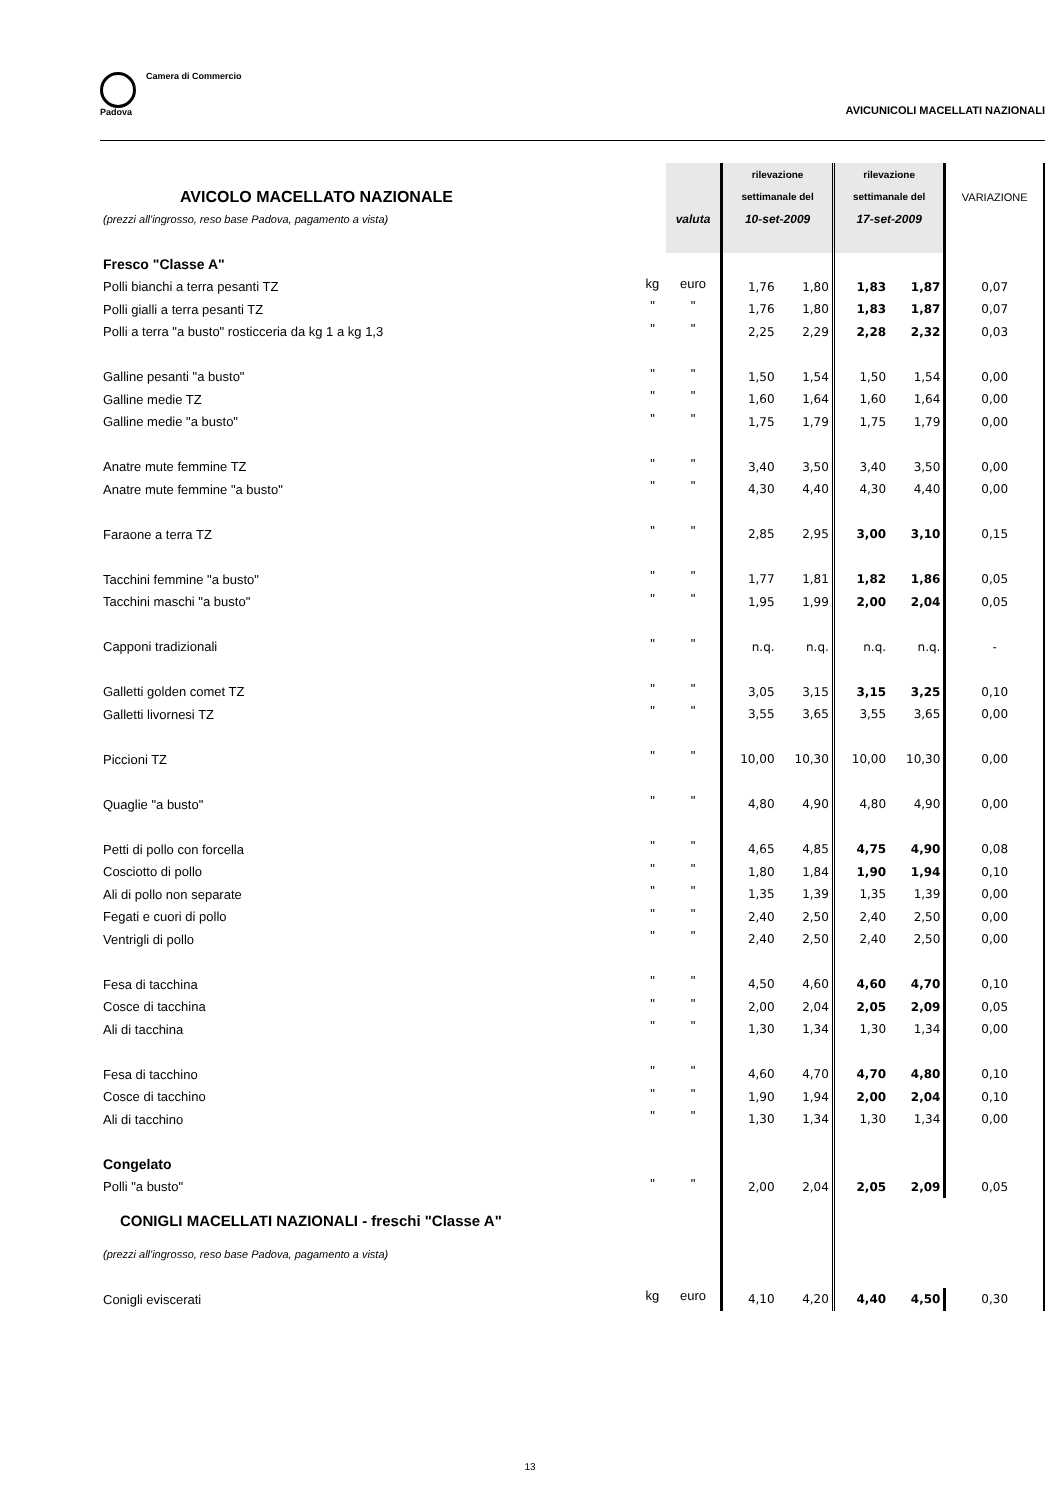Camera di Commercio
Padova
AVICUNICOLI MACELLATI NAZIONALI
| | | | rilevazione | | rilevazione | | |
| AVICOLO MACELLATO NAZIONALE | | | settimanale del | | settimanale del | | VARIAZIONE |
| (prezzi all'ingrosso, reso base Padova, pagamento a vista) | | valuta | 10-set-2009 | | 17-set-2009 | | |
| Fresco "Classe A" | | | | | | | |
| Polli bianchi a terra pesanti TZ | kg | euro | 1,76 | 1,80 | 1,83 | 1,87 | 0,07 |
| Polli gialli a terra pesanti TZ | " | " | 1,76 | 1,80 | 1,83 | 1,87 | 0,07 |
| Polli a terra "a busto" rosticceria da kg 1 a kg 1,3 | " | " | 2,25 | 2,29 | 2,28 | 2,32 | 0,03 |
| Galline pesanti "a busto" | " | " | 1,50 | 1,54 | 1,50 | 1,54 | 0,00 |
| Galline medie TZ | " | " | 1,60 | 1,64 | 1,60 | 1,64 | 0,00 |
| Galline medie "a busto" | " | " | 1,75 | 1,79 | 1,75 | 1,79 | 0,00 |
| Anatre mute femmine TZ | " | " | 3,40 | 3,50 | 3,40 | 3,50 | 0,00 |
| Anatre mute femmine "a busto" | " | " | 4,30 | 4,40 | 4,30 | 4,40 | 0,00 |
| Faraone a terra TZ | " | " | 2,85 | 2,95 | 3,00 | 3,10 | 0,15 |
| Tacchini femmine "a busto" | " | " | 1,77 | 1,81 | 1,82 | 1,86 | 0,05 |
| Tacchini maschi "a busto" | " | " | 1,95 | 1,99 | 2,00 | 2,04 | 0,05 |
| Capponi tradizionali | " | " | n.q. | n.q. | n.q. | n.q. | - |
| Galletti golden comet TZ | " | " | 3,05 | 3,15 | 3,15 | 3,25 | 0,10 |
| Galletti livornesi TZ | " | " | 3,55 | 3,65 | 3,55 | 3,65 | 0,00 |
| Piccioni TZ | " | " | 10,00 | 10,30 | 10,00 | 10,30 | 0,00 |
| Quaglie "a busto" | " | " | 4,80 | 4,90 | 4,80 | 4,90 | 0,00 |
| Petti di pollo con forcella | " | " | 4,65 | 4,85 | 4,75 | 4,90 | 0,08 |
| Cosciotto di pollo | " | " | 1,80 | 1,84 | 1,90 | 1,94 | 0,10 |
| Ali di pollo non separate | " | " | 1,35 | 1,39 | 1,35 | 1,39 | 0,00 |
| Fegati e cuori di pollo | " | " | 2,40 | 2,50 | 2,40 | 2,50 | 0,00 |
| Ventrigli di pollo | " | " | 2,40 | 2,50 | 2,40 | 2,50 | 0,00 |
| Fesa di tacchina | " | " | 4,50 | 4,60 | 4,60 | 4,70 | 0,10 |
| Cosce di tacchina | " | " | 2,00 | 2,04 | 2,05 | 2,09 | 0,05 |
| Ali di tacchina | " | " | 1,30 | 1,34 | 1,30 | 1,34 | 0,00 |
| Fesa di tacchino | " | " | 4,60 | 4,70 | 4,70 | 4,80 | 0,10 |
| Cosce di tacchino | " | " | 1,90 | 1,94 | 2,00 | 2,04 | 0,10 |
| Ali di tacchino | " | " | 1,30 | 1,34 | 1,30 | 1,34 | 0,00 |
| Congelato | | | | | | | |
| Polli "a busto" | " | " | 2,00 | 2,04 | 2,05 | 2,09 | 0,05 |
| CONIGLI MACELLATI NAZIONALI - freschi "Classe A" | | | | | | | |
| (prezzi all'ingrosso, reso base Padova, pagamento a vista) | | | | | | | |
| Conigli eviscerati | kg | euro | 4,10 | 4,20 | 4,40 | 4,50 | 0,30 |
13